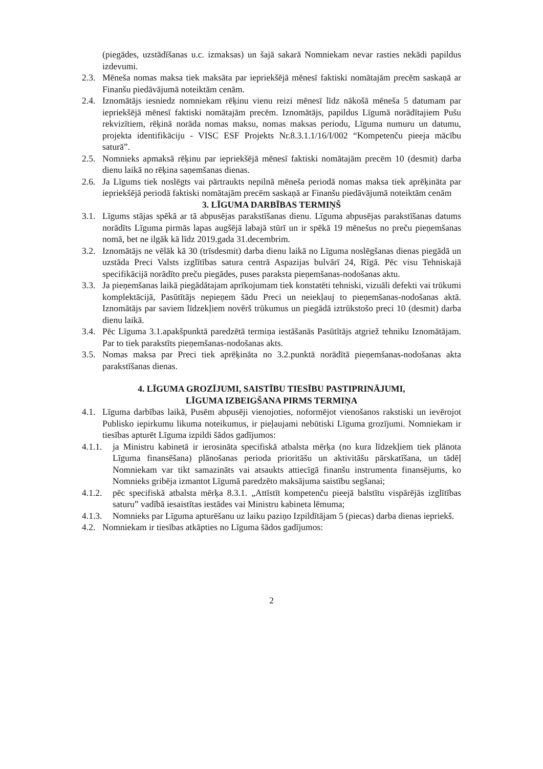(piegādes, uzstādīšanas u.c. izmaksas) un šajā sakarā Nomniekam nevar rasties nekādi papildus izdevumi.
2.3. Mēneša nomas maksa tiek maksāta par iepriekšējā mēnesī faktiski nomātajām precēm saskaņā ar Finanšu piedāvājumā noteiktām cenām.
2.4. Iznomātājs iesniedz nomniekam rēķinu vienu reizi mēnesī līdz nākošā mēneša 5 datumam par iepriekšējā mēnesī faktiski nomātajām precēm. Iznomātājs, papildus Līgumā norādītajiem Pušu rekvizītiem, rēķinā norāda nomas maksu, nomas maksas periodu, Līguma numuru un datumu, projekta identifikāciju - VISC ESF Projekts Nr.8.3.1.1/16/I/002 “Kompetenču pieeja mācību saturā”.
2.5. Nomnieks apmaksā rēķinu par iepriekšējā mēnesī faktiski nomātajām precēm 10 (desmit) darba dienu laikā no rēķina saņemšanas dienas.
2.6. Ja Līgums tiek noslēgts vai pārtraukts nepilnā mēneša periodā nomas maksa tiek aprēķināta par iepriekšējā periodā faktiski nomātajām precēm saskaņā ar Finanšu piedāvājumā noteiktām cenām
3. LĪGUMA DARBĪBAS TERMIŅŠ
3.1. Līgums stājas spēkā ar tā abpusējas parakstīšanas dienu. Līguma abpusējas parakstīšanas datums norādīts Līguma pirmās lapas augšējā labajā stūrī un ir spēkā 19 mēnešus no preču pieņemšanas nomā, bet ne ilgāk kā līdz 2019.gada 31.decembrim.
3.2. Iznomātājs ne vēlāk kā 30 (trīsdesmit) darba dienu laikā no Līguma noslēgšanas dienas piegādā un uzstāda Preci Valsts izglītības satura centrā Aspazijas bulvārī 24, Rīgā. Pēc visu Tehniskajā specifikācijā norādīto preču piegādes, puses paraksta pieņemšanas-nodošanas aktu.
3.3. Ja pieņemšanas laikā piegādātajam aprīkojumam tiek konstatēti tehniski, vizuāli defekti vai trūkumi komplektācijā, Pasūtītājs nepieņem šādu Preci un neiekļauj to pieņemšanas-nodošanas aktā. Iznomātājs par saviem līdzekļiem novērš trūkumus un piegādā iztrūkstošo preci 10 (desmit) darba dienu laikā.
3.4. Pēc Līguma 3.1.apakšpunktā paredzētā termiņa iestāšanās Pasūtītājs atgriež tehniku Iznomātājam. Par to tiek parakstīts pieņemšanas-nodošanas akts.
3.5. Nomas maksa par Preci tiek aprēķināta no 3.2.punktā norādītā pieņemšanas-nodošanas akta parakstīšanas dienas.
4. LĪGUMA GROZĪJUMI, SAISTĪBU TIESĪBU PASTIPRINĀJUMI,
LĪGUMA IZBEIGŠANA PIRMS TERMIŅA
4.1. Līguma darbības laikā, Pusēm abpusēji vienojoties, noformējot vienošanos rakstiski un ievērojot Publisko iepirkumu likuma noteikumus, ir pieļaujami nebūtiski Līguma grozījumi. Nomniekam ir tiesības apturēt Līguma izpildi šādos gadījumos:
4.1.1. ja Ministru kabinetā ir ierosināta specifiskā atbalsta mērķa (no kura līdzekļiem tiek plānota Līguma finansēšana) plānošanas perioda prioritāšu un aktivitāšu pārskatīšana, un tādēļ Nomniekam var tikt samazināts vai atsaukts attiecīgā finanšu instrumenta finansējums, ko Nomnieks gribēja izmantot Līgumā paredzēto maksājuma saistību segšanai;
4.1.2. pēc specifiskā atbalsta mērķa 8.3.1. „Attīstīt kompetenču pieejā balstītu vispārējās izglītības saturu” vadībā iesaistītas iestādes vai Ministru kabineta lēmuma;
4.1.3. Nomnieks par Līguma apturēšanu uz laiku paziņo Izpildītājam 5 (piecas) darba dienas iepriekš.
4.2. Nomniekam ir tiesības atkāpties no Līguma šādos gadījumos:
2